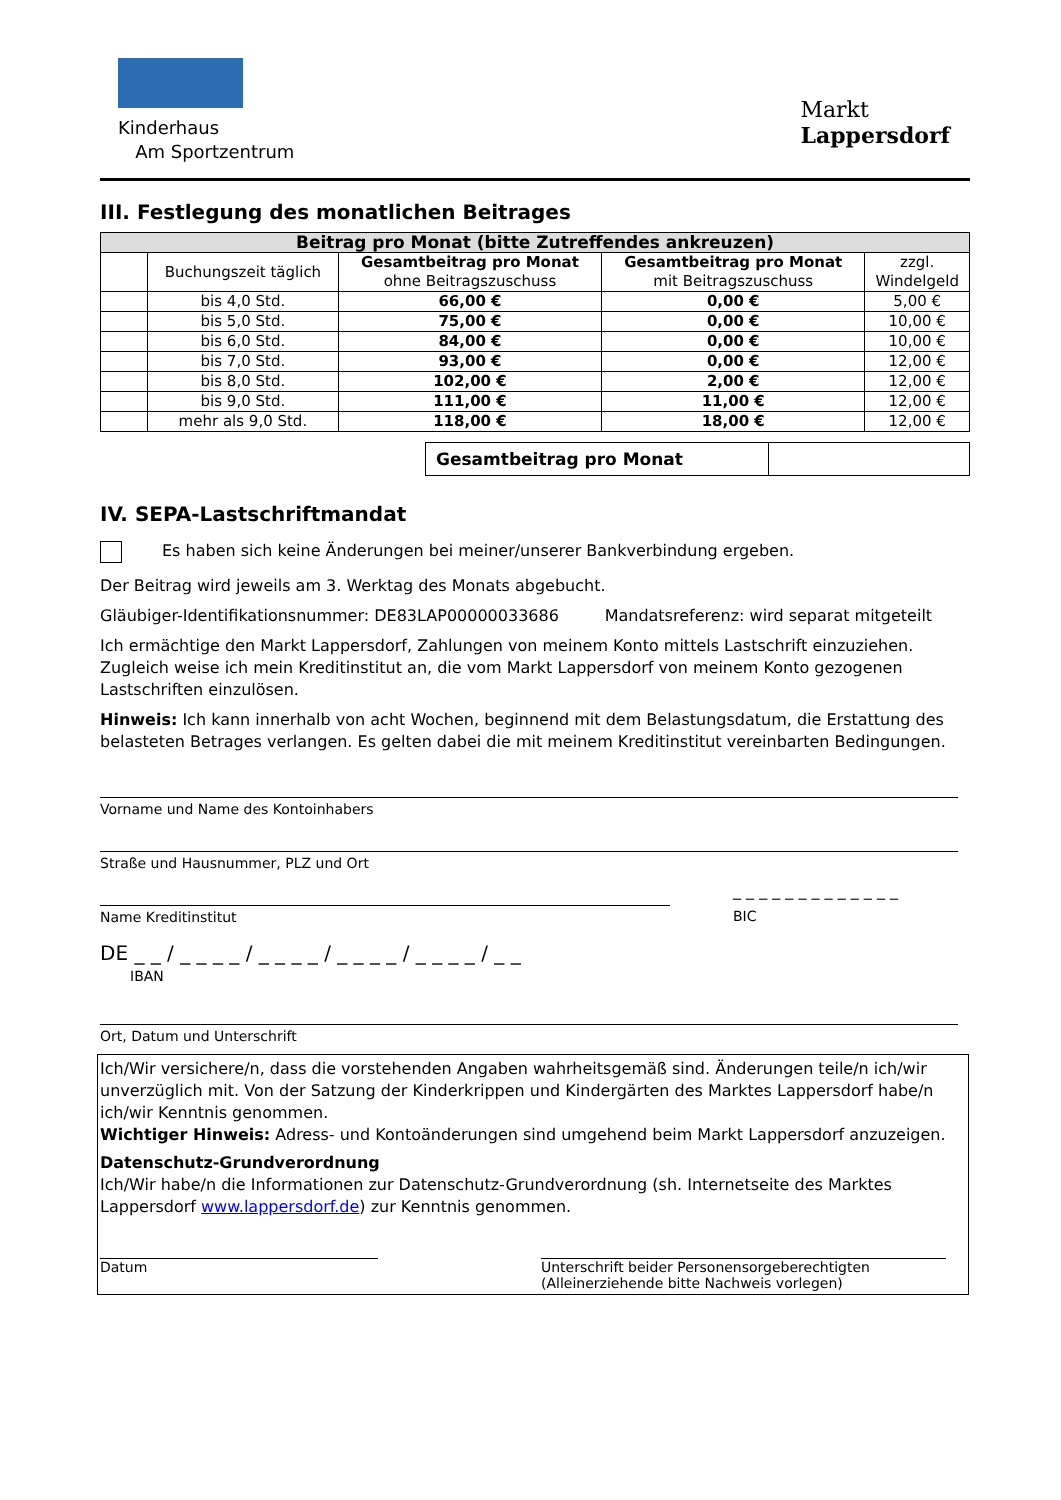Kinderhaus
Am Sportzentrum
Markt
Lappersdorf
III. Festlegung des monatlichen Beitrages
| Beitrag pro Monat (bitte Zutreffendes ankreuzen) | | | | |
| --- | --- | --- | --- | --- |
| | Buchungszeit täglich | Gesamtbeitrag pro Monat ohne Beitragszuschuss | Gesamtbeitrag pro Monat mit Beitragszuschuss | zzgl. Windelgeld |
| | bis 4,0 Std. | 66,00 € | 0,00 € | 5,00 € |
| | bis 5,0 Std. | 75,00 € | 0,00 € | 10,00 € |
| | bis 6,0 Std. | 84,00 € | 0,00 € | 10,00 € |
| | bis 7,0 Std. | 93,00 € | 0,00 € | 12,00 € |
| | bis 8,0 Std. | 102,00 € | 2,00 € | 12,00 € |
| | bis 9,0 Std. | 111,00 € | 11,00 € | 12,00 € |
| | mehr als 9,0 Std. | 118,00 € | 18,00 € | 12,00 € |
| Gesamtbeitrag pro Monat | |
IV. SEPA-Lastschriftmandat
Es haben sich keine Änderungen bei meiner/unserer Bankverbindung ergeben.
Der Beitrag wird jeweils am 3. Werktag des Monats abgebucht.
Gläubiger-Identifikationsnummer: DE83LAP00000033686 Mandatsreferenz: wird separat mitgeteilt
Ich ermächtige den Markt Lappersdorf, Zahlungen von meinem Konto mittels Lastschrift einzuziehen. Zugleich weise ich mein Kreditinstitut an, die vom Markt Lappersdorf von meinem Konto gezogenen Lastschriften einzulösen.
Hinweis: Ich kann innerhalb von acht Wochen, beginnend mit dem Belastungsdatum, die Erstattung des belasteten Betrages verlangen. Es gelten dabei die mit meinem Kreditinstitut vereinbarten Bedingungen.
Vorname und Name des Kontoinhabers
Straße und Hausnummer, PLZ und Ort
Name Kreditinstitut
_ _ _ _ _ _ _ _ _ _ _ _ _
BIC
DE _ _ / _ _ _ _ / _ _ _ _ / _ _ _ _ / _ _ _ _ / _ _
IBAN
Ort, Datum und Unterschrift
Ich/Wir versichere/n, dass die vorstehenden Angaben wahrheitsgemäß sind. Änderungen teile/n ich/wir unverzüglich mit. Von der Satzung der Kinderkrippen und Kindergärten des Marktes Lappersdorf habe/n ich/wir Kenntnis genommen.
Wichtiger Hinweis: Adress- und Kontoänderungen sind umgehend beim Markt Lappersdorf anzuzeigen.
Datenschutz-Grundverordnung
Ich/Wir habe/n die Informationen zur Datenschutz-Grundverordnung (sh. Internetseite des Marktes Lappersdorf www.lappersdorf.de) zur Kenntnis genommen.
Datum Unterschrift beider Personensorgeberechtigten
(Alleinerziehende bitte Nachweis vorlegen)